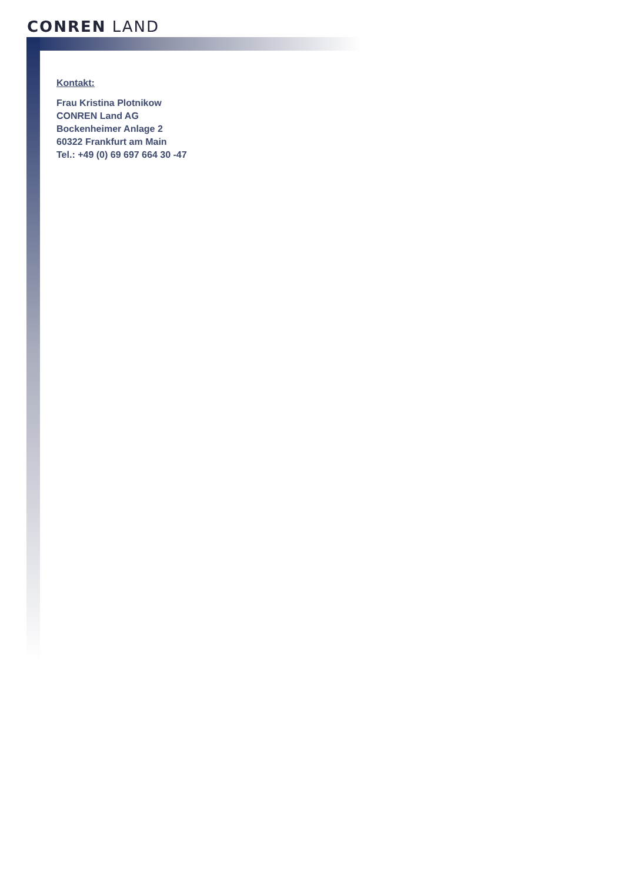CONREN LAND
Kontakt:
Frau Kristina Plotnikow
CONREN Land AG
Bockenheimer Anlage 2
60322 Frankfurt am Main
Tel.: +49 (0) 69 697 664 30 -47